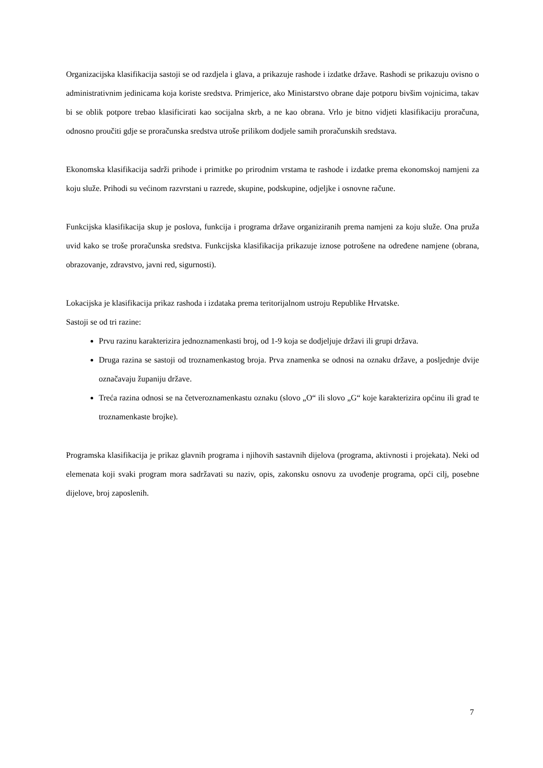Organizacijska klasifikacija sastoji se od razdjela i glava, a prikazuje rashode i izdatke države. Rashodi se prikazuju ovisno o administrativnim jedinicama koja koriste sredstva. Primjerice, ako Ministarstvo obrane daje potporu bivšim vojnicima, takav bi se oblik potpore trebao klasificirati kao socijalna skrb, a ne kao obrana. Vrlo je bitno vidjeti klasifikaciju proračuna, odnosno proučiti gdje se proračunska sredstva utroše prilikom dodjele samih proračunskih sredstava.
Ekonomska klasifikacija sadrži prihode i primitke po prirodnim vrstama te rashode i izdatke prema ekonomskoj namjeni za koju služe. Prihodi su većinom razvrstani u razrede, skupine, podskupine, odjeljke i osnovne račune.
Funkcijska klasifikacija skup je poslova, funkcija i programa države organiziranih prema namjeni za koju služe. Ona pruža uvid kako se troše proračunska sredstva. Funkcijska klasifikacija prikazuje iznose potrošene na određene namjene (obrana, obrazovanje, zdravstvo, javni red, sigurnosti).
Lokacijska je klasifikacija prikaz rashoda i izdataka prema teritorijalnom ustroju Republike Hrvatske.
Sastoji se od tri razine:
Prvu razinu karakterizira jednoznamenkasti broj, od 1-9 koja se dodjeljuje državi ili grupi država.
Druga razina se sastoji od troznamenkastog broja. Prva znamenka se odnosi na oznaku države, a posljednje dvije označavaju županiju države.
Treća razina odnosi se na četveroznamenkastu oznaku (slovo „O“ ili slovo „G“ koje karakterizira općinu ili grad te troznamenkaste brojke).
Programska klasifikacija je prikaz glavnih programa i njihovih sastavnih dijelova (programa, aktivnosti i projekata). Neki od elemenata koji svaki program mora sadržavati su naziv, opis, zakonsku osnovu za uvođenje programa, opći cilj, posebne dijelove, broj zaposlenih.
7